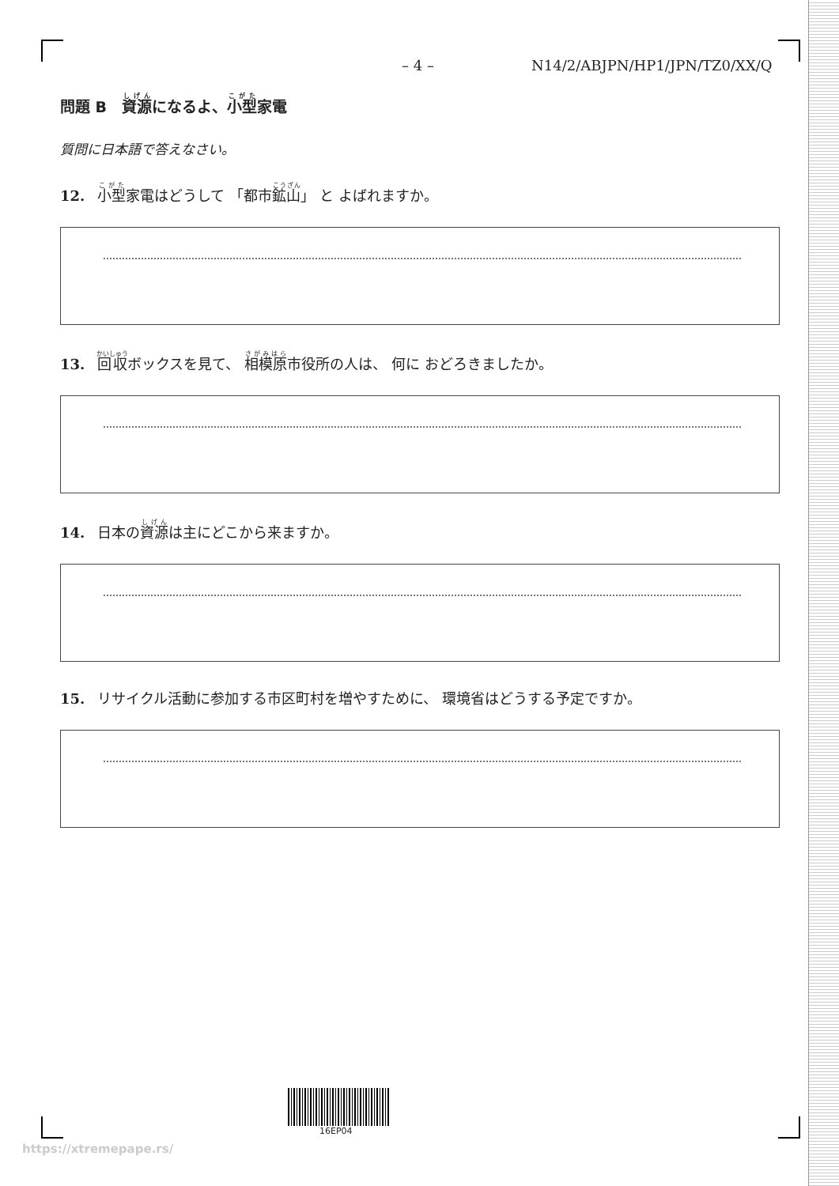– 4 – N14/2/ABJPN/HP1/JPN/TZ0/XX/Q
問題 B　資源になるよ、小型家電
質問に日本語で答えなさい。
12. 小型家電はどうして 「都市鉱山」 と よばれますか。
13. 回収ボックスを見て、 相模原市役所の人は、 何に おどろきましたか。
14. 日本の資源は主にどこから来ますか。
15. リサイクル活動に参加する市区町村を増やすために、 環境省はどうする予定ですか。
16EP04
https://xtremepape.rs/